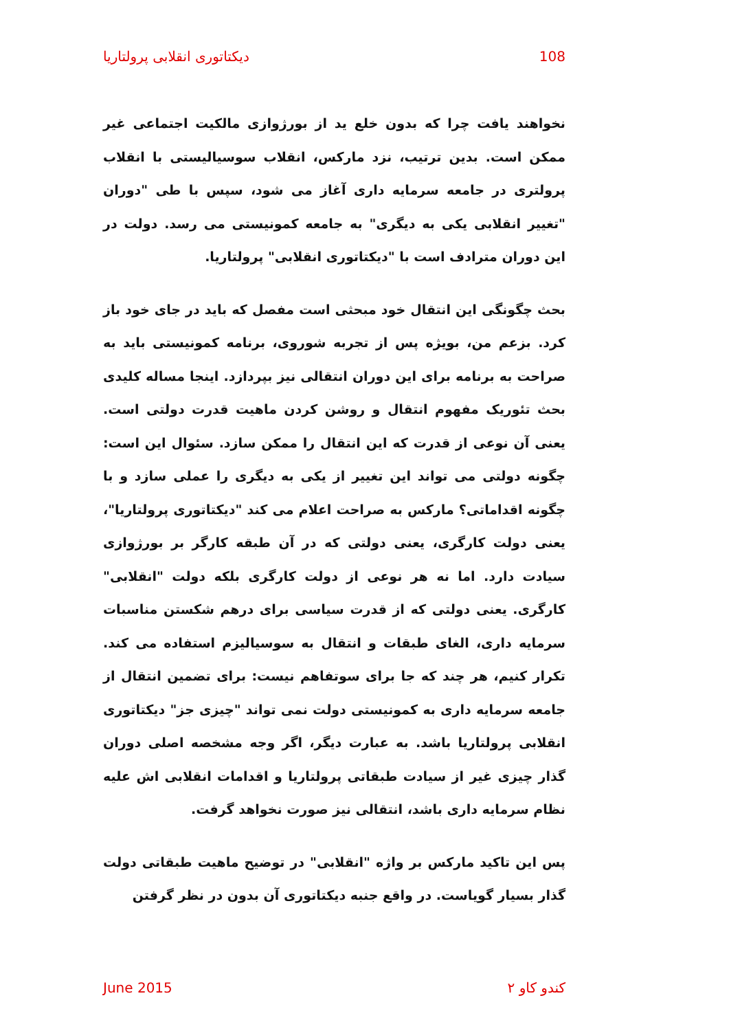دیکتاتوری انقلابی پرولتاریا 108
نخواهند یافت چرا که بدون خلع ید از بورژوازی مالکیت اجتماعی غیر ممکن است. بدین ترتیب، نزد مارکس، انقلاب سوسیالیستی با انقلاب پرولتری در جامعه سرمایه داری آغاز می شود، سپس با طی "دوران "تغییر انقلابی یکی به دیگری" به جامعه کمونیستی می رسد. دولت در این دوران مترادف است با "دیکتاتوری انقلابی" پرولتاریا.
بحث چگونگی این انتقال خود مبحثی است مفصل که باید در جای خود باز کرد. بزعم من، بویژه پس از تجربه شوروی، برنامه کمونیستی باید به صراحت به برنامه برای این دوران انتقالی نیز بپردازد. اینجا مساله کلیدی بحث تئوریک مفهوم انتقال و روشن کردن ماهیت قدرت دولتی است. یعنی آن نوعی از قدرت که این انتقال را ممکن سازد. سئوال این است: چگونه دولتی می تواند این تغییر از یکی به دیگری را عملی سازد و با چگونه اقداماتی؟ مارکس به صراحت اعلام می کند "دیکتاتوری پرولتاریا"، یعنی دولت کارگری، یعنی دولتی که در آن طبقه کارگر بر بورژوازی سیادت دارد. اما نه هر نوعی از دولت کارگری بلکه دولت "انقلابی" کارگری. یعنی دولتی که از قدرت سیاسی برای درهم شکستن مناسبات سرمایه داری، الغای طبقات و انتقال به سوسیالیزم استفاده می کند. تکرار کنیم، هر چند که جا برای سوتفاهم نیست: برای تضمین انتقال از جامعه سرمایه داری به کمونیستی دولت نمی تواند "چیزی جز" دیکتاتوری انقلابی پرولتاریا باشد. به عبارت دیگر، اگر وجه مشخصه اصلی دوران گذار چیزی غیر از سیادت طبقاتی پرولتاریا و اقدامات انقلابی اش علیه نظام سرمایه داری باشد، انتقالی نیز صورت نخواهد گرفت.
پس این تاکید مارکس بر واژه "انقلابی" در توضیح ماهیت طبقاتی دولت گذار بسیار گویاست. در واقع جنبه دیکتاتوری آن بدون در نظر گرفتن
June 2015 کندو کاو ۲